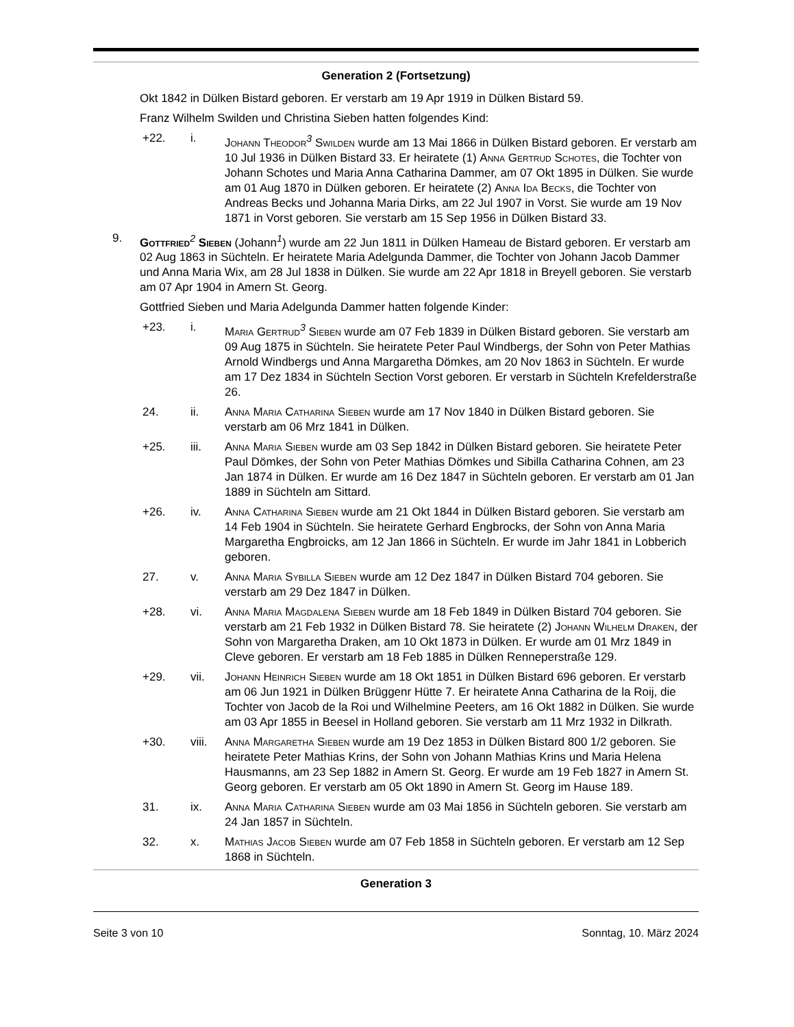Generation 2 (Fortsetzung)
Okt 1842 in Dülken Bistard geboren. Er verstarb am 19 Apr 1919 in Dülken Bistard 59.
Franz Wilhelm Swilden und Christina Sieben hatten folgendes Kind:
+22. i. Johann Theodor<sup>3</sup> Swilden wurde am 13 Mai 1866 in Dülken Bistard geboren. Er verstarb am 10 Jul 1936 in Dülken Bistard 33. Er heiratete (1) Anna Gertrud Schotes, die Tochter von Johann Schotes und Maria Anna Catharina Dammer, am 07 Okt 1895 in Dülken. Sie wurde am 01 Aug 1870 in Dülken geboren. Er heiratete (2) Anna Ida Becks, die Tochter von Andreas Becks und Johanna Maria Dirks, am 22 Jul 1907 in Vorst. Sie wurde am 19 Nov 1871 in Vorst geboren. Sie verstarb am 15 Sep 1956 in Dülken Bistard 33.
9. Gottfried<sup>2</sup> Sieben (Johann<sup>1</sup>) wurde am 22 Jun 1811 in Dülken Hameau de Bistard geboren. Er verstarb am 02 Aug 1863 in Süchteln. Er heiratete Maria Adelgunda Dammer, die Tochter von Johann Jacob Dammer und Anna Maria Wix, am 28 Jul 1838 in Dülken. Sie wurde am 22 Apr 1818 in Breyell geboren. Sie verstarb am 07 Apr 1904 in Amern St. Georg.
Gottfried Sieben und Maria Adelgunda Dammer hatten folgende Kinder:
+23. i. Maria Gertrud<sup>3</sup> Sieben wurde am 07 Feb 1839 in Dülken Bistard geboren. Sie verstarb am 09 Aug 1875 in Süchteln. Sie heiratete Peter Paul Windbergs, der Sohn von Peter Mathias Arnold Windbergs und Anna Margaretha Dömkes, am 20 Nov 1863 in Süchteln. Er wurde am 17 Dez 1834 in Süchteln Section Vorst geboren. Er verstarb in Süchteln Krefelderstraße 26.
24. ii. Anna Maria Catharina Sieben wurde am 17 Nov 1840 in Dülken Bistard geboren. Sie verstarb am 06 Mrz 1841 in Dülken.
+25. iii. Anna Maria Sieben wurde am 03 Sep 1842 in Dülken Bistard geboren. Sie heiratete Peter Paul Dömkes, der Sohn von Peter Mathias Dömkes und Sibilla Catharina Cohnen, am 23 Jan 1874 in Dülken. Er wurde am 16 Dez 1847 in Süchteln geboren. Er verstarb am 01 Jan 1889 in Süchteln am Sittard.
+26. iv. Anna Catharina Sieben wurde am 21 Okt 1844 in Dülken Bistard geboren. Sie verstarb am 14 Feb 1904 in Süchteln. Sie heiratete Gerhard Engbrocks, der Sohn von Anna Maria Margaretha Engbroicks, am 12 Jan 1866 in Süchteln. Er wurde im Jahr 1841 in Lobberich geboren.
27. v. Anna Maria Sybilla Sieben wurde am 12 Dez 1847 in Dülken Bistard 704 geboren. Sie verstarb am 29 Dez 1847 in Dülken.
+28. vi. Anna Maria Magdalena Sieben wurde am 18 Feb 1849 in Dülken Bistard 704 geboren. Sie verstarb am 21 Feb 1932 in Dülken Bistard 78. Sie heiratete (2) Johann Wilhelm Draken, der Sohn von Margaretha Draken, am 10 Okt 1873 in Dülken. Er wurde am 01 Mrz 1849 in Cleve geboren. Er verstarb am 18 Feb 1885 in Dülken Renneperstraße 129.
+29. vii. Johann Heinrich Sieben wurde am 18 Okt 1851 in Dülken Bistard 696 geboren. Er verstarb am 06 Jun 1921 in Dülken Brüggenr Hütte 7. Er heiratete Anna Catharina de la Roij, die Tochter von Jacob de la Roi und Wilhelmine Peeters, am 16 Okt 1882 in Dülken. Sie wurde am 03 Apr 1855 in Beesel in Holland geboren. Sie verstarb am 11 Mrz 1932 in Dilkrath.
+30. viii. Anna Margaretha Sieben wurde am 19 Dez 1853 in Dülken Bistard 800 1/2 geboren. Sie heiratete Peter Mathias Krins, der Sohn von Johann Mathias Krins und Maria Helena Hausmanns, am 23 Sep 1882 in Amern St. Georg. Er wurde am 19 Feb 1827 in Amern St. Georg geboren. Er verstarb am 05 Okt 1890 in Amern St. Georg im Hause 189.
31. ix. Anna Maria Catharina Sieben wurde am 03 Mai 1856 in Süchteln geboren. Sie verstarb am 24 Jan 1857 in Süchteln.
32. x. Mathias Jacob Sieben wurde am 07 Feb 1858 in Süchteln geboren. Er verstarb am 12 Sep 1868 in Süchteln.
Generation 3
Seite 3 von 10 Sonntag, 10. März 2024